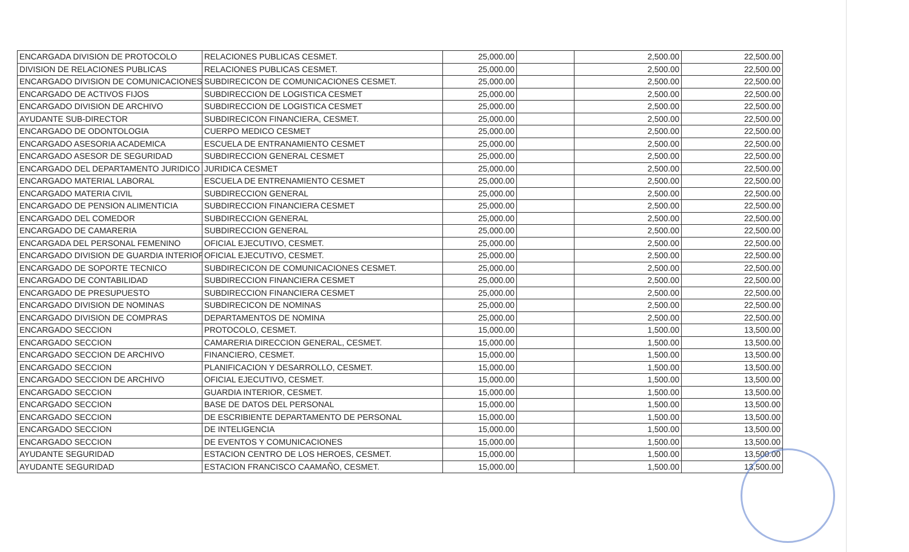| ENCARGADA DIVISION DE PROTOCOLO | RELACIONES PUBLICAS CESMET. | 25,000.00 | | 2,500.00 | 22,500.00 |
| DIVISION DE RELACIONES PUBLICAS | RELACIONES PUBLICAS CESMET. | 25,000.00 | | 2,500.00 | 22,500.00 |
| ENCARGADO DIVISION DE COMUNICACIONES | SUBDIRECICON DE COMUNICACIONES CESMET. | 25,000.00 | | 2,500.00 | 22,500.00 |
| ENCARGADO DE ACTIVOS FIJOS | SUBDIRECCION DE LOGISTICA CESMET | 25,000.00 | | 2,500.00 | 22,500.00 |
| ENCARGADO DIVISION DE ARCHIVO | SUBDIRECCION DE LOGISTICA CESMET | 25,000.00 | | 2,500.00 | 22,500.00 |
| AYUDANTE SUB-DIRECTOR | SUBDIRECICON FINANCIERA, CESMET. | 25,000.00 | | 2,500.00 | 22,500.00 |
| ENCARGADO DE ODONTOLOGIA | CUERPO MEDICO CESMET | 25,000.00 | | 2,500.00 | 22,500.00 |
| ENCARGADO ASESORIA ACADEMICA | ESCUELA DE ENTRANAMIENTO CESMET | 25,000.00 | | 2,500.00 | 22,500.00 |
| ENCARGADO ASESOR DE SEGURIDAD | SUBDIRECCION GENERAL CESMET | 25,000.00 | | 2,500.00 | 22,500.00 |
| ENCARGADO DEL DEPARTAMENTO JURIDICO | JURIDICA CESMET | 25,000.00 | | 2,500.00 | 22,500.00 |
| ENCARGADO MATERIAL LABORAL | ESCUELA DE ENTRENAMIENTO CESMET | 25,000.00 | | 2,500.00 | 22,500.00 |
| ENCARGADO MATERIA CIVIL | SUBDIRECCION GENERAL | 25,000.00 | | 2,500.00 | 22,500.00 |
| ENCARGADO DE PENSION ALIMENTICIA | SUBDIRECCION FINANCIERA CESMET | 25,000.00 | | 2,500.00 | 22,500.00 |
| ENCARGADO DEL COMEDOR | SUBDIRECCION GENERAL | 25,000.00 | | 2,500.00 | 22,500.00 |
| ENCARGADO DE CAMARERIA | SUBDIRECCION GENERAL | 25,000.00 | | 2,500.00 | 22,500.00 |
| ENCARGADA DEL PERSONAL FEMENINO | OFICIAL EJECUTIVO, CESMET. | 25,000.00 | | 2,500.00 | 22,500.00 |
| ENCARGADO DIVISION DE GUARDIA INTERIOR | OFICIAL EJECUTIVO, CESMET. | 25,000.00 | | 2,500.00 | 22,500.00 |
| ENCARGADO DE SOPORTE TECNICO | SUBDIRECICON DE COMUNICACIONES CESMET. | 25,000.00 | | 2,500.00 | 22,500.00 |
| ENCARGADO DE CONTABILIDAD | SUBDIRECCION FINANCIERA CESMET | 25,000.00 | | 2,500.00 | 22,500.00 |
| ENCARGADO DE PRESUPUESTO | SUBDIRECCION FINANCIERA CESMET | 25,000.00 | | 2,500.00 | 22,500.00 |
| ENCARGADO DIVISION DE NOMINAS | SUBDIRECICON DE NOMINAS | 25,000.00 | | 2,500.00 | 22,500.00 |
| ENCARGADO DIVISION DE COMPRAS | DEPARTAMENTOS DE NOMINA | 25,000.00 | | 2,500.00 | 22,500.00 |
| ENCARGADO SECCION | PROTOCOLO, CESMET. | 15,000.00 | | 1,500.00 | 13,500.00 |
| ENCARGADO SECCION | CAMARERIA DIRECCION GENERAL, CESMET. | 15,000.00 | | 1,500.00 | 13,500.00 |
| ENCARGADO SECCION DE ARCHIVO | FINANCIERO, CESMET. | 15,000.00 | | 1,500.00 | 13,500.00 |
| ENCARGADO SECCION | PLANIFICACION Y DESARROLLO, CESMET. | 15,000.00 | | 1,500.00 | 13,500.00 |
| ENCARGADO SECCION DE ARCHIVO | OFICIAL EJECUTIVO, CESMET. | 15,000.00 | | 1,500.00 | 13,500.00 |
| ENCARGADO SECCION | GUARDIA INTERIOR, CESMET. | 15,000.00 | | 1,500.00 | 13,500.00 |
| ENCARGADO SECCION | BASE DE DATOS DEL PERSONAL | 15,000.00 | | 1,500.00 | 13,500.00 |
| ENCARGADO SECCION | DE ESCRIBIENTE DEPARTAMENTO DE PERSONAL | 15,000.00 | | 1,500.00 | 13,500.00 |
| ENCARGADO SECCION | DE INTELIGENCIA | 15,000.00 | | 1,500.00 | 13,500.00 |
| ENCARGADO SECCION | DE EVENTOS Y COMUNICACIONES | 15,000.00 | | 1,500.00 | 13,500.00 |
| AYUDANTE SEGURIDAD | ESTACION CENTRO DE LOS HEROES, CESMET. | 15,000.00 | | 1,500.00 | 13,500.00 |
| AYUDANTE SEGURIDAD | ESTACION FRANCISCO CAAMAÑO, CESMET. | 15,000.00 | | 1,500.00 | 13,500.00 |